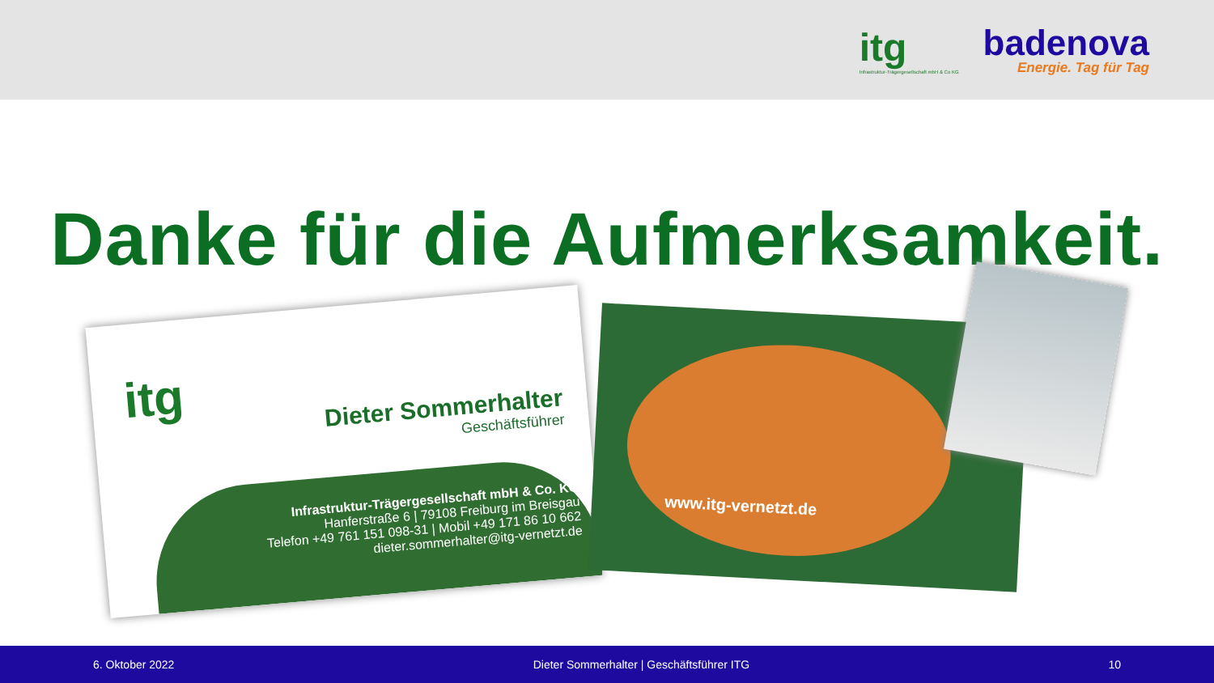itg
Infrastruktur-Trägergesellschaft mbH & Co KG
badenova
Energie. Tag für Tag
Danke für die Aufmerksamkeit.
itg
Dieter Sommerhalter
Geschäftsführer
Infrastruktur-Trägergesellschaft mbH & Co. KG
Hanferstraße 6 | 79108 Freiburg im Breisgau
Telefon +49 761 151 098-31 | Mobil +49 171 86 10 662
dieter.sommerhalter@itg-vernetzt.de
www.itg-vernetzt.de
6. Oktober 2022 Dieter Sommerhalter | Geschäftsführer ITG 10